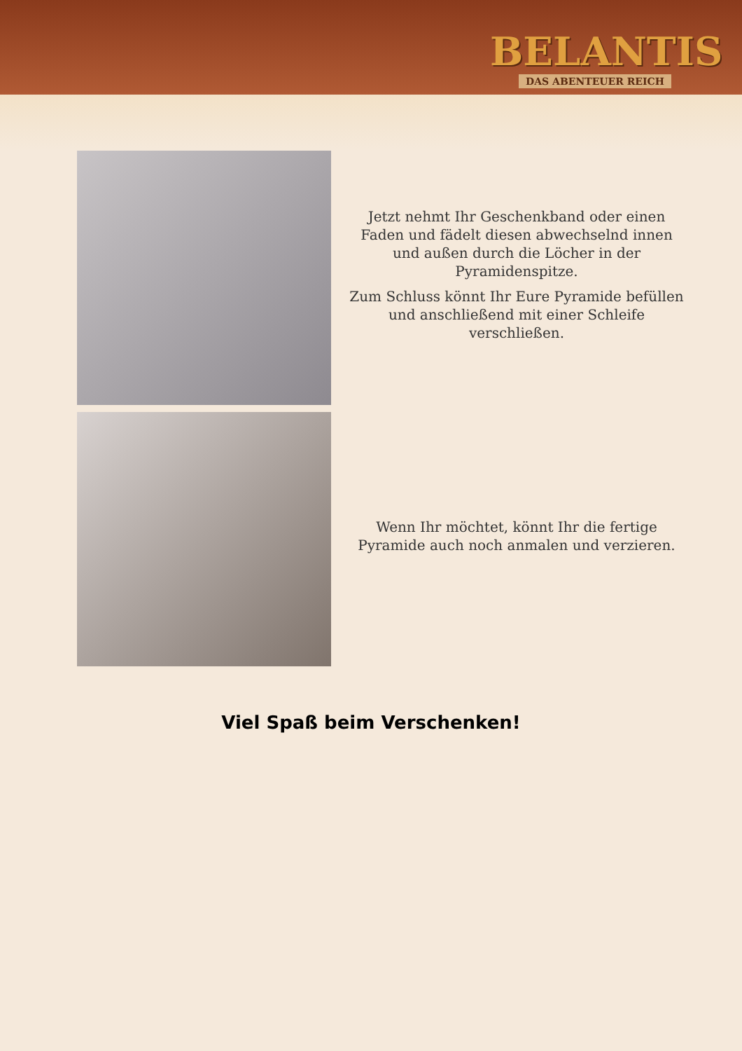BELANTIS
DAS ABENTEUER REICH
Jetzt nehmt Ihr Geschenkband oder einen Faden und fädelt diesen abwechselnd innen und außen durch die Löcher in der Pyramidenspitze.
Zum Schluss könnt Ihr Eure Pyramide befüllen und anschließend mit einer Schleife verschließen.
Wenn Ihr möchtet, könnt Ihr die fertige Pyramide auch noch anmalen und verzieren.
Viel Spaß beim Verschenken!